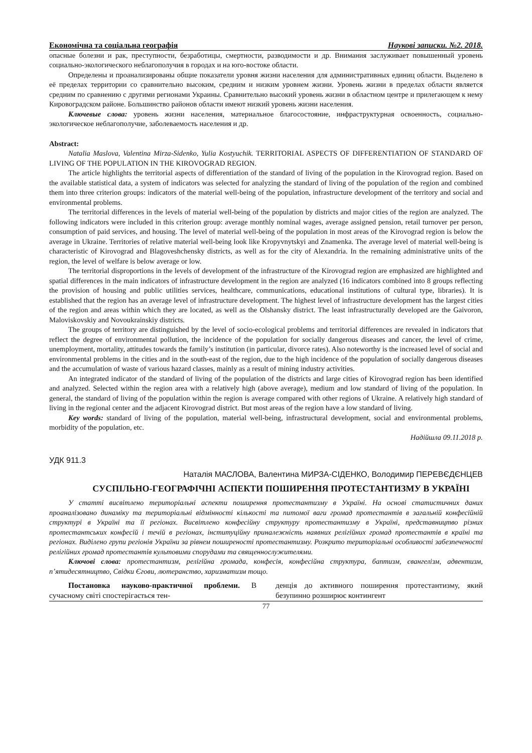Економічна та соціальна географія Наукові записки. №2. 2018.
опасные болезни и рак, преступности, безработицы, смертности, разводимости и др. Внимания заслуживает повышенный уровень социально-экологического неблагополучия в городах и на юго-востоке области.
Определены и проанализированы общие показатели уровня жизни населения для административных единиц области. Выделено в её пределах территории со сравнительно высоким, средним и низким уровнем жизни. Уровень жизни в пределах области является средним по сравнению с другими регионами Украины. Сравнительно высокий уровень жизни в областном центре и прилегающем к нему Кировоградском районе. Большинство районов области имеют низкий уровень жизни населения.
Ключевые слова: уровень жизни населения, материальное благосостояние, инфраструктурная освоенность, социально-экологическое неблагополучие, заболеваемость населения и др.
Abstract:
Natalia Maslova, Valentina Mirza-Sidenko, Yulia Kostyuchik. TERRITORIAL ASPECTS OF DIFFERENTIATION OF STANDARD OF LIVING OF THE POPULATION IN THE KIROVOGRAD REGION.
The article highlights the territorial aspects of differentiation of the standard of living of the population in the Kirovograd region. Based on the available statistical data, a system of indicators was selected for analyzing the standard of living of the population of the region and combined them into three criterion groups: indicators of the material well-being of the population, infrastructure development of the territory and social and environmental problems.
The territorial differences in the levels of material well-being of the population by districts and major cities of the region are analyzed. The following indicators were included in this criterion group: average monthly nominal wages, average assigned pension, retail turnover per person, consumption of paid services, and housing. The level of material well-being of the population in most areas of the Kirovograd region is below the average in Ukraine. Territories of relative material well-being look like Kropyvnytskyi and Znamenka. The average level of material well-being is characteristic of Kirovograd and Blagoveshchensky districts, as well as for the city of Alexandria. In the remaining administrative units of the region, the level of welfare is below average or low.
The territorial disproportions in the levels of development of the infrastructure of the Kirovograd region are emphasized are highlighted and spatial differences in the main indicators of infrastructure development in the region are analyzed (16 indicators combined into 8 groups reflecting the provision of housing and public utilities services, healthcare, communications, educational institutions of cultural type, libraries). It is established that the region has an average level of infrastructure development. The highest level of infrastructure development has the largest cities of the region and areas within which they are located, as well as the Olshansky district. The least infrastructurally developed are the Gaivoron, Maloviskovskiy and Novoukrainskiy districts.
The groups of territory are distinguished by the level of socio-ecological problems and territorial differences are revealed in indicators that reflect the degree of environmental pollution, the incidence of the population for socially dangerous diseases and cancer, the level of crime, unemployment, mortality, attitudes towards the family’s institution (in particular, divorce rates). Also noteworthy is the increased level of social and environmental problems in the cities and in the south-east of the region, due to the high incidence of the population of socially dangerous diseases and the accumulation of waste of various hazard classes, mainly as a result of mining industry activities.
An integrated indicator of the standard of living of the population of the districts and large cities of Kirovograd region has been identified and analyzed. Selected within the region area with a relatively high (above average), medium and low standard of living of the population. In general, the standard of living of the population within the region is average compared with other regions of Ukraine. A relatively high standard of living in the regional center and the adjacent Kirovograd district. But most areas of the region have a low standard of living.
Key words: standard of living of the population, material well-being, infrastructural development, social and environmental problems, morbidity of the population, etc.
Надійшла 09.11.2018 р.
УДК 911.3
Наталія МАСЛОВА, Валентина МИРЗА-СІДЕНКО, Володимир ПЕРЕВЄДЄНЦЕВ
СУСПІЛЬНО-ГЕОГРАФІЧНІ АСПЕКТИ ПОШИРЕННЯ ПРОТЕСТАНТИЗМУ В УКРАЇНІ
У статті висвітлено територіальні аспекти поширення протестантизму в Україні. На основі статистичних даних проаналізовано динаміку та територіальні відмінності кількості та питомої ваги громад протестантів в загальній конфесійній структурі в Україні та її регіонах. Висвітлено конфесійну структуру протестантизму в Україні, представництво різних протестантських конфесій і течій в регіонах, інституційну приналежність наявних релігійних громад протестантів в країні та регіонах. Виділено групи регіонів України за рівнем поширеності протестантизму. Розкрито територіальні особливості забезпеченості релігійних громад протестантів культовими спорудами та священнослужителями.
Ключові слова: протестантизм, релігійна громада, конфесія, конфесійна структура, баптизм, євангелізм, адвентизм, п’ятидесятництво, Свідки Єгови, лютеранство, харизматизм тощо.
Постановка науково-практичної проблеми. В сучасному світі спостерігається тен-
денція до активного поширення протестантизму, який безупинно розширює контингент
77